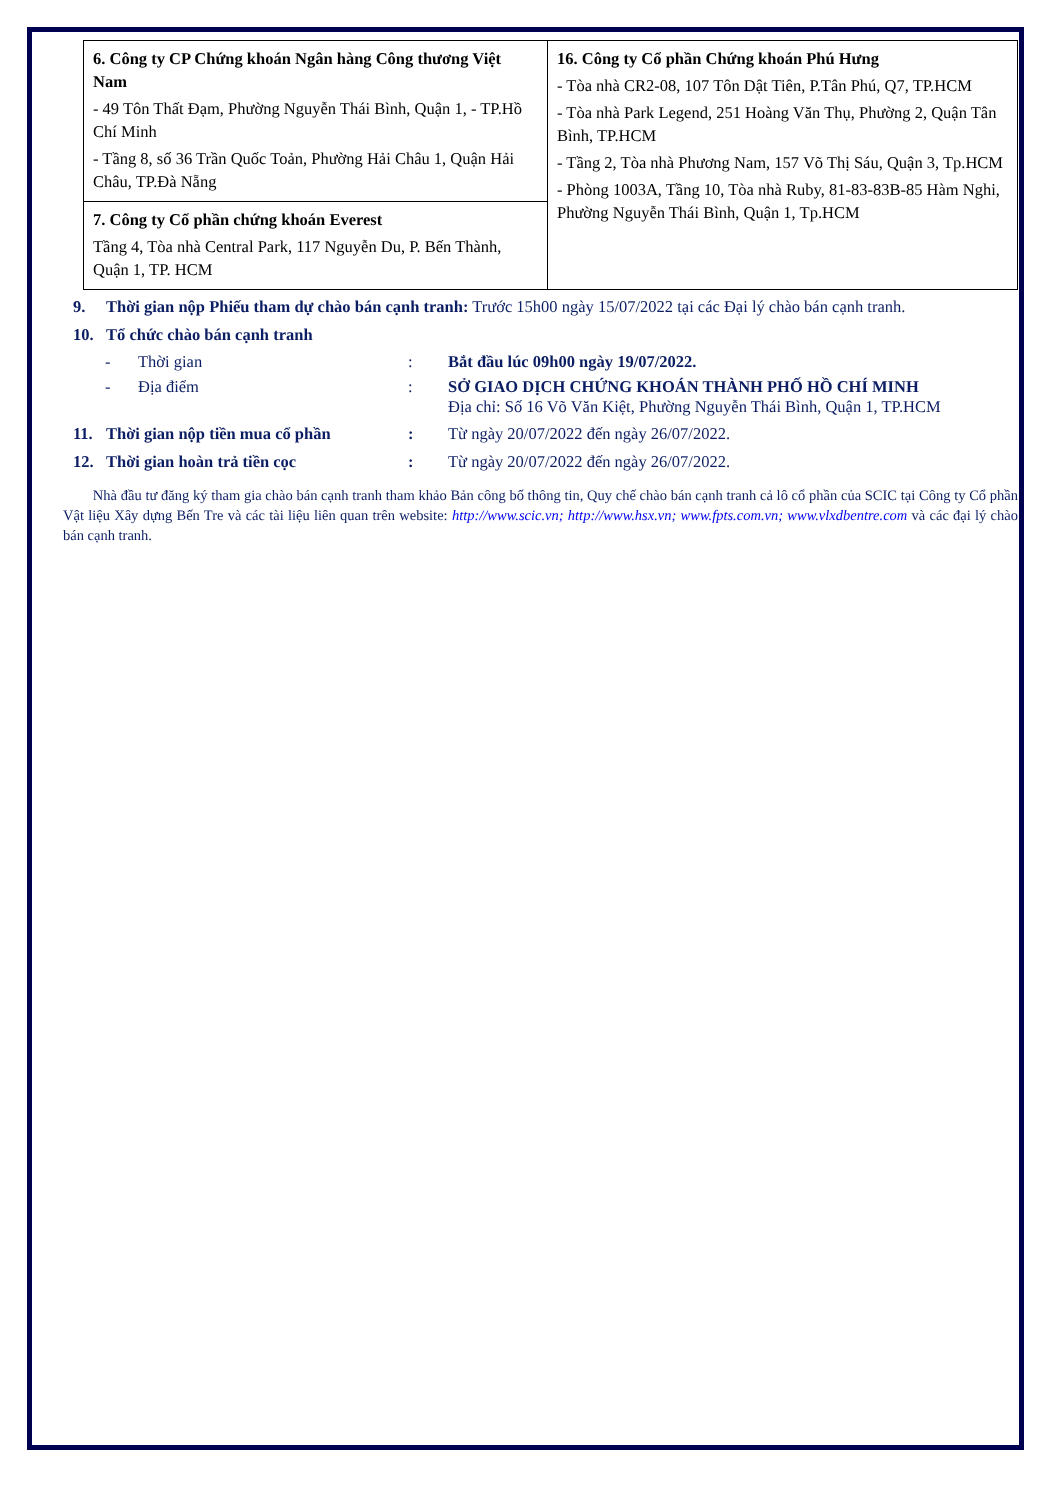| 6. Công ty CP Chứng khoán Ngân hàng Công thương Việt Nam - 49 Tôn Thất Đạm, Phường Nguyễn Thái Bình, Quận 1, - TP.Hồ Chí Minh - Tầng 8, số 36 Trần Quốc Toản, Phường Hải Châu 1, Quận Hải Châu, TP.Đà Nẵng | 16. Công ty Cổ phần Chứng khoán Phú Hưng - Tòa nhà CR2-08, 107 Tôn Dật Tiên, P.Tân Phú, Q7, TP.HCM - Tòa nhà Park Legend, 251 Hoàng Văn Thụ, Phường 2, Quận Tân Bình, TP.HCM - Tầng 2, Tòa nhà Phương Nam, 157 Võ Thị Sáu, Quận 3, Tp.HCM - Phòng 1003A, Tầng 10, Tòa nhà Ruby, 81-83-83B-85 Hàm Nghi, Phường Nguyễn Thái Bình, Quận 1, Tp.HCM |
| 7. Công ty Cổ phần chứng khoán Everest Tầng 4, Tòa nhà Central Park, 117 Nguyễn Du, P. Bến Thành, Quận 1, TP. HCM | |
9. Thời gian nộp Phiếu tham dự chào bán cạnh tranh: Trước 15h00 ngày 15/07/2022 tại các Đại lý chào bán cạnh tranh.
10. Tổ chức chào bán cạnh tranh
- Thời gian: Bắt đầu lúc 09h00 ngày 19/07/2022.
- Địa điểm: SỞ GIAO DỊCH CHỨNG KHOÁN THÀNH PHỐ HỒ CHÍ MINH
Địa chỉ: Số 16 Võ Văn Kiệt, Phường Nguyễn Thái Bình, Quận 1, TP.HCM
11. Thời gian nộp tiền mua cổ phần: Từ ngày 20/07/2022 đến ngày 26/07/2022.
12. Thời gian hoàn trả tiền cọc: Từ ngày 20/07/2022 đến ngày 26/07/2022.
Nhà đầu tư đăng ký tham gia chào bán cạnh tranh tham khảo Bản công bố thông tin, Quy chế chào bán cạnh tranh cả lô cổ phần của SCIC tại Công ty Cổ phần Vật liệu Xây dựng Bến Tre và các tài liệu liên quan trên website: http://www.scic.vn; http://www.hsx.vn; www.fpts.com.vn; www.vlxdbentre.com và các đại lý chào bán cạnh tranh.